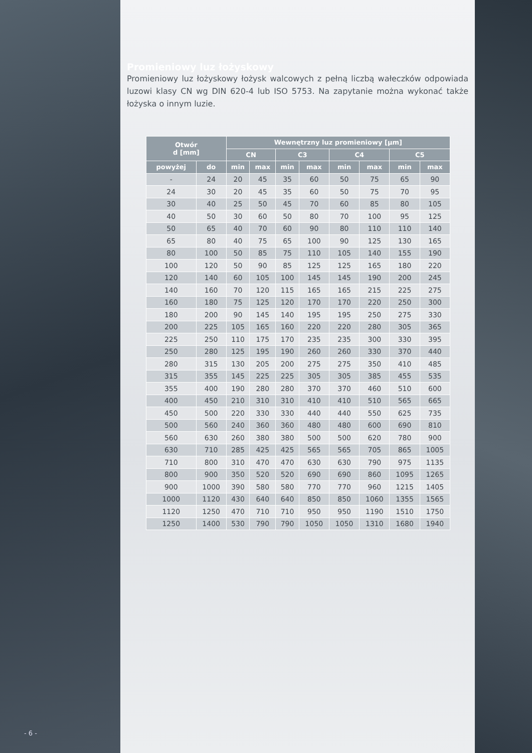Promieniowy luz łożyskowy
Promieniowy luz łożyskowy łożysk walcowych z pełną liczbą wałeczków odpowiada luzowi klasy CN wg DIN 620-4 lub ISO 5753. Na zapytanie można wykonać także łożyska o innym luzie.
| Otwór d [mm] | | Wewnętrzny luz promieniowy [µm] | | | | | | | |
| --- | --- | --- | --- | --- | --- | --- | --- | --- | --- |
| | | CN | | C3 | | C4 | | C5 | |
| powyżej | do | min | max | min | max | min | max | min | max |
| - | 24 | 20 | 45 | 35 | 60 | 50 | 75 | 65 | 90 |
| 24 | 30 | 20 | 45 | 35 | 60 | 50 | 75 | 70 | 95 |
| 30 | 40 | 25 | 50 | 45 | 70 | 60 | 85 | 80 | 105 |
| 40 | 50 | 30 | 60 | 50 | 80 | 70 | 100 | 95 | 125 |
| 50 | 65 | 40 | 70 | 60 | 90 | 80 | 110 | 110 | 140 |
| 65 | 80 | 40 | 75 | 65 | 100 | 90 | 125 | 130 | 165 |
| 80 | 100 | 50 | 85 | 75 | 110 | 105 | 140 | 155 | 190 |
| 100 | 120 | 50 | 90 | 85 | 125 | 125 | 165 | 180 | 220 |
| 120 | 140 | 60 | 105 | 100 | 145 | 145 | 190 | 200 | 245 |
| 140 | 160 | 70 | 120 | 115 | 165 | 165 | 215 | 225 | 275 |
| 160 | 180 | 75 | 125 | 120 | 170 | 170 | 220 | 250 | 300 |
| 180 | 200 | 90 | 145 | 140 | 195 | 195 | 250 | 275 | 330 |
| 200 | 225 | 105 | 165 | 160 | 220 | 220 | 280 | 305 | 365 |
| 225 | 250 | 110 | 175 | 170 | 235 | 235 | 300 | 330 | 395 |
| 250 | 280 | 125 | 195 | 190 | 260 | 260 | 330 | 370 | 440 |
| 280 | 315 | 130 | 205 | 200 | 275 | 275 | 350 | 410 | 485 |
| 315 | 355 | 145 | 225 | 225 | 305 | 305 | 385 | 455 | 535 |
| 355 | 400 | 190 | 280 | 280 | 370 | 370 | 460 | 510 | 600 |
| 400 | 450 | 210 | 310 | 310 | 410 | 410 | 510 | 565 | 665 |
| 450 | 500 | 220 | 330 | 330 | 440 | 440 | 550 | 625 | 735 |
| 500 | 560 | 240 | 360 | 360 | 480 | 480 | 600 | 690 | 810 |
| 560 | 630 | 260 | 380 | 380 | 500 | 500 | 620 | 780 | 900 |
| 630 | 710 | 285 | 425 | 425 | 565 | 565 | 705 | 865 | 1005 |
| 710 | 800 | 310 | 470 | 470 | 630 | 630 | 790 | 975 | 1135 |
| 800 | 900 | 350 | 520 | 520 | 690 | 690 | 860 | 1095 | 1265 |
| 900 | 1000 | 390 | 580 | 580 | 770 | 770 | 960 | 1215 | 1405 |
| 1000 | 1120 | 430 | 640 | 640 | 850 | 850 | 1060 | 1355 | 1565 |
| 1120 | 1250 | 470 | 710 | 710 | 950 | 950 | 1190 | 1510 | 1750 |
| 1250 | 1400 | 530 | 790 | 790 | 1050 | 1050 | 1310 | 1680 | 1940 |
- 6 -